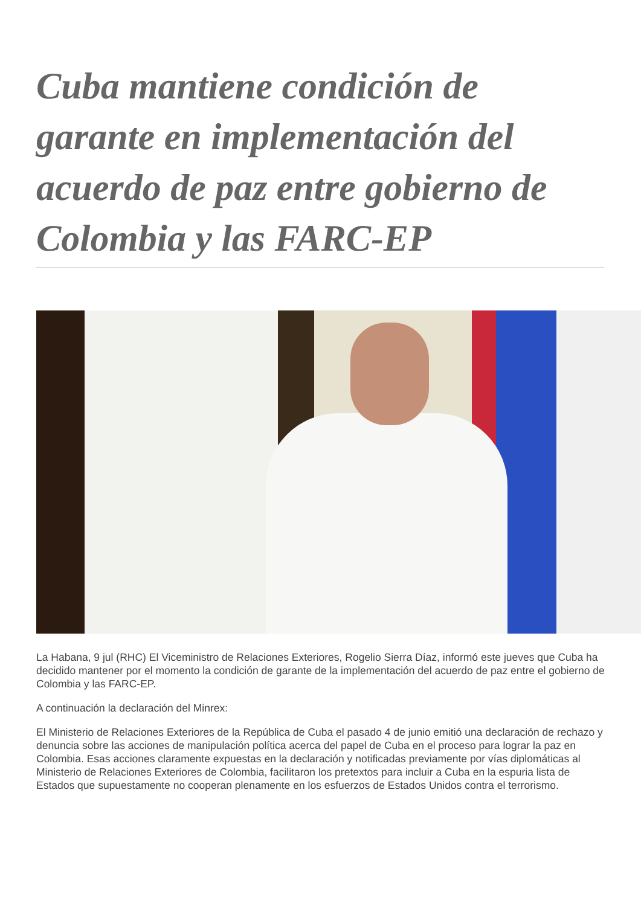Cuba mantiene condición de garante en implementación del acuerdo de paz entre gobierno de Colombia y las FARC-EP
La Habana, 9 jul (RHC) El Viceministro de Relaciones Exteriores, Rogelio Sierra Díaz, informó este jueves que Cuba ha decidido mantener por el momento la condición de garante de la implementación del acuerdo de paz entre el gobierno de Colombia y las FARC-EP.
A continuación la declaración del Minrex:
El Ministerio de Relaciones Exteriores de la República de Cuba el pasado 4 de junio emitió una declaración de rechazo y denuncia sobre las acciones de manipulación política acerca del papel de Cuba en el proceso para lograr la paz en Colombia. Esas acciones claramente expuestas en la declaración y notificadas previamente por vías diplomáticas al Ministerio de Relaciones Exteriores de Colombia, facilitaron los pretextos para incluir a Cuba en la espuria lista de Estados que supuestamente no cooperan plenamente en los esfuerzos de Estados Unidos contra el terrorismo.